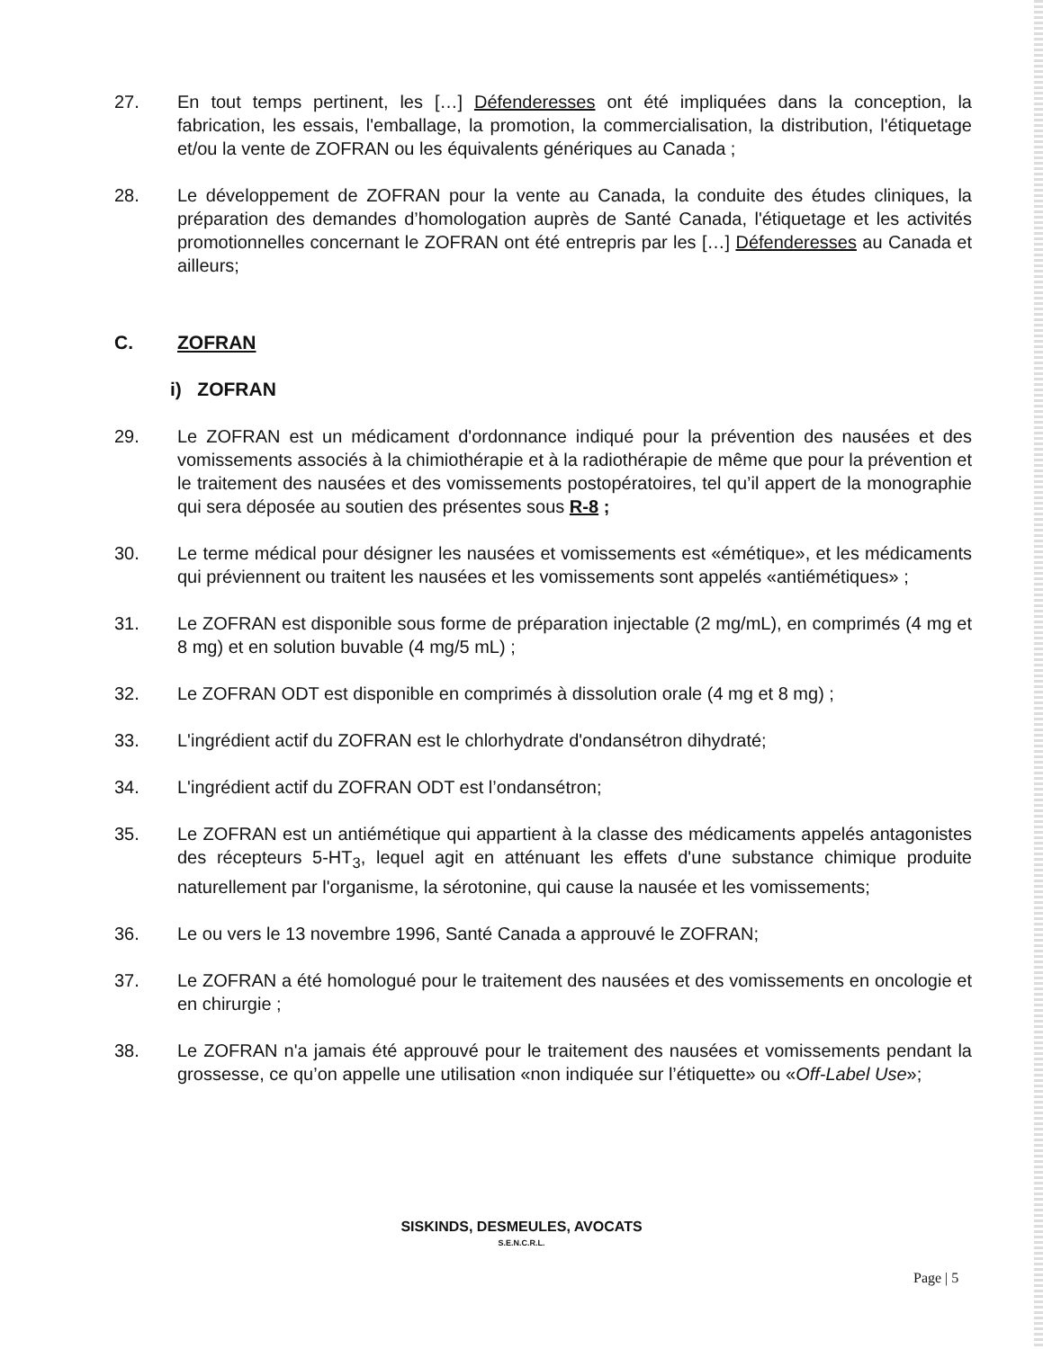27. En tout temps pertinent, les […] Défenderesses ont été impliquées dans la conception, la fabrication, les essais, l'emballage, la promotion, la commercialisation, la distribution, l'étiquetage et/ou la vente de ZOFRAN ou les équivalents génériques au Canada ;
28. Le développement de ZOFRAN pour la vente au Canada, la conduite des études cliniques, la préparation des demandes d’homologation auprès de Santé Canada, l'étiquetage et les activités promotionnelles concernant le ZOFRAN ont été entrepris par les […] Défenderesses au Canada et ailleurs;
C. ZOFRAN
i) ZOFRAN
29. Le ZOFRAN est un médicament d'ordonnance indiqué pour la prévention des nausées et des vomissements associés à la chimiothérapie et à la radiothérapie de même que pour la prévention et le traitement des nausées et des vomissements postopératoires, tel qu’il appert de la monographie qui sera déposée au soutien des présentes sous R-8 ;
30. Le terme médical pour désigner les nausées et vomissements est «émétique», et les médicaments qui préviennent ou traitent les nausées et les vomissements sont appelés «antiémétiques» ;
31. Le ZOFRAN est disponible sous forme de préparation injectable (2 mg/mL), en comprimés (4 mg et 8 mg) et en solution buvable (4 mg/5 mL) ;
32. Le ZOFRAN ODT est disponible en comprimés à dissolution orale (4 mg et 8 mg) ;
33. L'ingrédient actif du ZOFRAN est le chlorhydrate d'ondansétron dihydraté;
34. L'ingrédient actif du ZOFRAN ODT est l’ondansétron;
35. Le ZOFRAN est un antiémétique qui appartient à la classe des médicaments appelés antagonistes des récepteurs 5-HT<sub>3</sub>, lequel agit en atténuant les effets d'une substance chimique produite naturellement par l'organisme, la sérotonine, qui cause la nausée et les vomissements;
36. Le ou vers le 13 novembre 1996, Santé Canada a approuvé le ZOFRAN;
37. Le ZOFRAN a été homologué pour le traitement des nausées et des vomissements en oncologie et en chirurgie ;
38. Le ZOFRAN n'a jamais été approuvé pour le traitement des nausées et vomissements pendant la grossesse, ce qu’on appelle une utilisation «non indiquée sur l’étiquette» ou «Off-Label Use»;
SISKINDS, DESMEULES, AVOCATS
S.E.N.C.R.L.
Page | 5